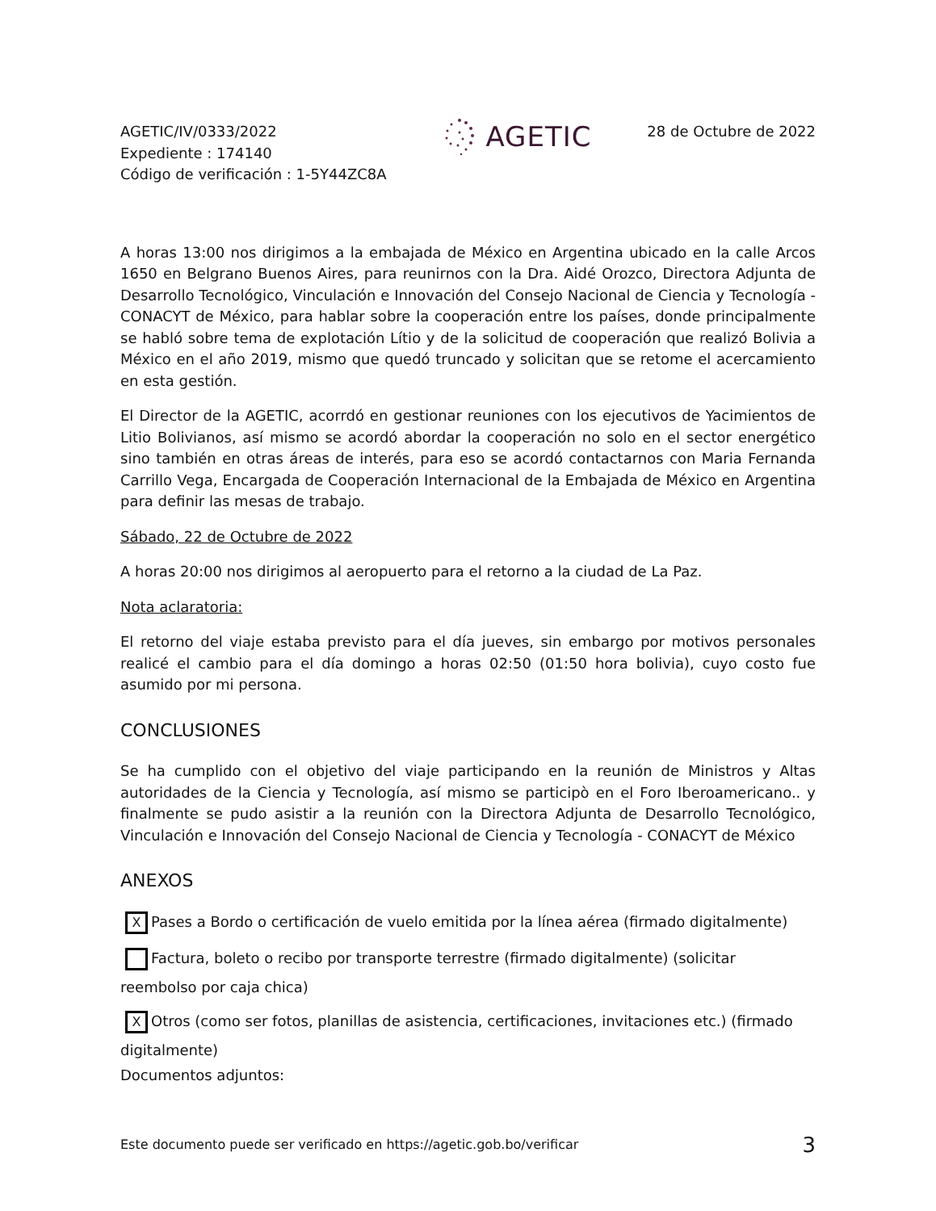AGETIC/IV/0333/2022
Expediente : 174140
Código de verificación : 1-5Y44ZC8A
AGETIC
28 de Octubre de 2022
A horas 13:00 nos dirigimos a la embajada de México en Argentina ubicado en la calle Arcos 1650 en Belgrano Buenos Aires, para reunirnos con la Dra. Aidé Orozco, Directora Adjunta de Desarrollo Tecnológico, Vinculación e Innovación del Consejo Nacional de Ciencia y Tecnología - CONACYT de México, para hablar sobre la cooperación entre los países, donde principalmente se habló sobre tema de explotación Lítio y de la solicitud de cooperación que realizó Bolivia a México en el año 2019, mismo que quedó truncado y solicitan que se retome el acercamiento en esta gestión.
El Director de la AGETIC, acorrdó en gestionar reuniones con los ejecutivos de Yacimientos de Litio Bolivianos, así mismo se acordó abordar la cooperación no solo en el sector energético sino también en otras áreas de interés, para eso se acordó contactarnos con Maria Fernanda Carrillo Vega, Encargada de Cooperación Internacional de la Embajada de México en Argentina para definir las mesas de trabajo.
Sábado, 22 de Octubre de 2022
A horas 20:00 nos dirigimos al aeropuerto para el retorno a la ciudad de La Paz.
Nota aclaratoria:
El retorno del viaje estaba previsto para el día jueves, sin embargo por motivos personales realicé el cambio para el día domingo a horas 02:50 (01:50 hora bolivia), cuyo costo fue asumido por mi persona.
CONCLUSIONES
Se ha cumplido con el objetivo del viaje participando en la reunión de Ministros y Altas autoridades de la Ciencia y Tecnología, así mismo se participò en el Foro Iberoamericano.. y finalmente se pudo asistir a la reunión con la Directora Adjunta de Desarrollo Tecnológico, Vinculación e Innovación del Consejo Nacional de Ciencia y Tecnología - CONACYT de México
ANEXOS
X Pases a Bordo o certificación de vuelo emitida por la línea aérea (firmado digitalmente)
Factura, boleto o recibo por transporte terrestre (firmado digitalmente) (solicitar reembolso por caja chica)
X Otros (como ser fotos, planillas de asistencia, certificaciones, invitaciones etc.) (firmado digitalmente)
Documentos adjuntos:
Este documento puede ser verificado en https://agetic.gob.bo/verificar 3